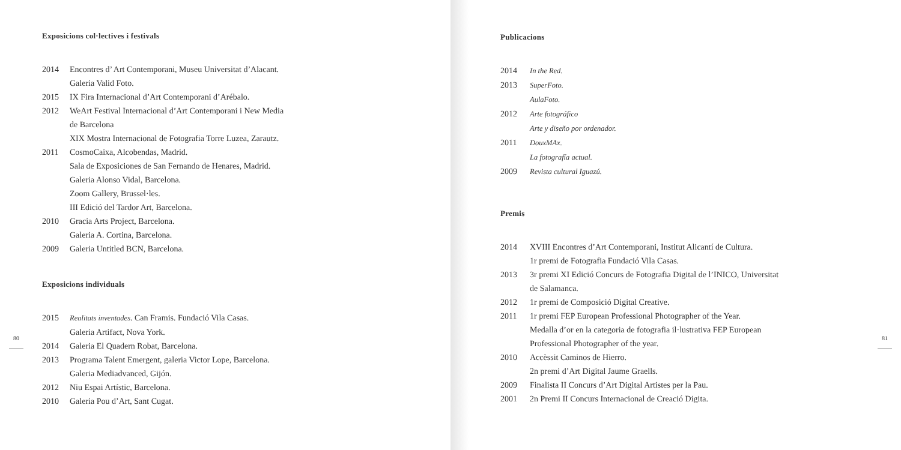Exposicions col·lectives i festivals
2014 Encontres d’ Art Contemporani, Museu Universitat d’Alacant.
Galeria Valid Foto.
2015 IX Fira Internacional d’Art Contemporani d’Arébalo.
2012 WeArt Festival Internacional d’Art Contemporani i New Media
de Barcelona
XIX Mostra Internacional de Fotografia Torre Luzea, Zarautz.
2011 CosmoCaixa, Alcobendas, Madrid.
Sala de Exposiciones de San Fernando de Henares, Madrid.
Galeria Alonso Vidal, Barcelona.
Zoom Gallery, Brussel·les.
III Edició del Tardor Art, Barcelona.
2010 Gracia Arts Project, Barcelona.
Galeria A. Cortina, Barcelona.
2009 Galeria Untitled BCN, Barcelona.
Exposicions individuals
2015 Realitats inventades. Can Framis. Fundació Vila Casas.
Galeria Artifact, Nova York.
2014 Galeria El Quadern Robat, Barcelona.
2013 Programa Talent Emergent, galeria Victor Lope, Barcelona.
Galeria Mediadvanced, Gijón.
2012 Niu Espai Artístic, Barcelona.
2010 Galeria Pou d’Art, Sant Cugat.
80
Publicacions
2014 In the Red.
2013 SuperFoto.
AulaFoto.
2012 Arte fotográfico
Arte y diseño por ordenador.
2011 DouxMAx.
La fotografía actual.
2009 Revista cultural Iguazú.
Premis
2014 XVIII Encontres d’Art Contemporani, Institut Alicantí de Cultura.
1r premi de Fotografia Fundació Vila Casas.
2013 3r premi XI Edició Concurs de Fotografia Digital de l’INICO, Universitat
de Salamanca.
2012 1r premi de Composició Digital Creative.
2011 1r premi FEP European Professional Photographer of the Year.
Medalla d’or en la categoria de fotografia il·lustrativa FEP European
Professional Photographer of the year.
2010 Accèssit Caminos de Hierro.
2n premi d’Art Digital Jaume Graells.
2009 Finalista II Concurs d’Art Digital Artistes per la Pau.
2001 2n Premi II Concurs Internacional de Creació Digita.
81